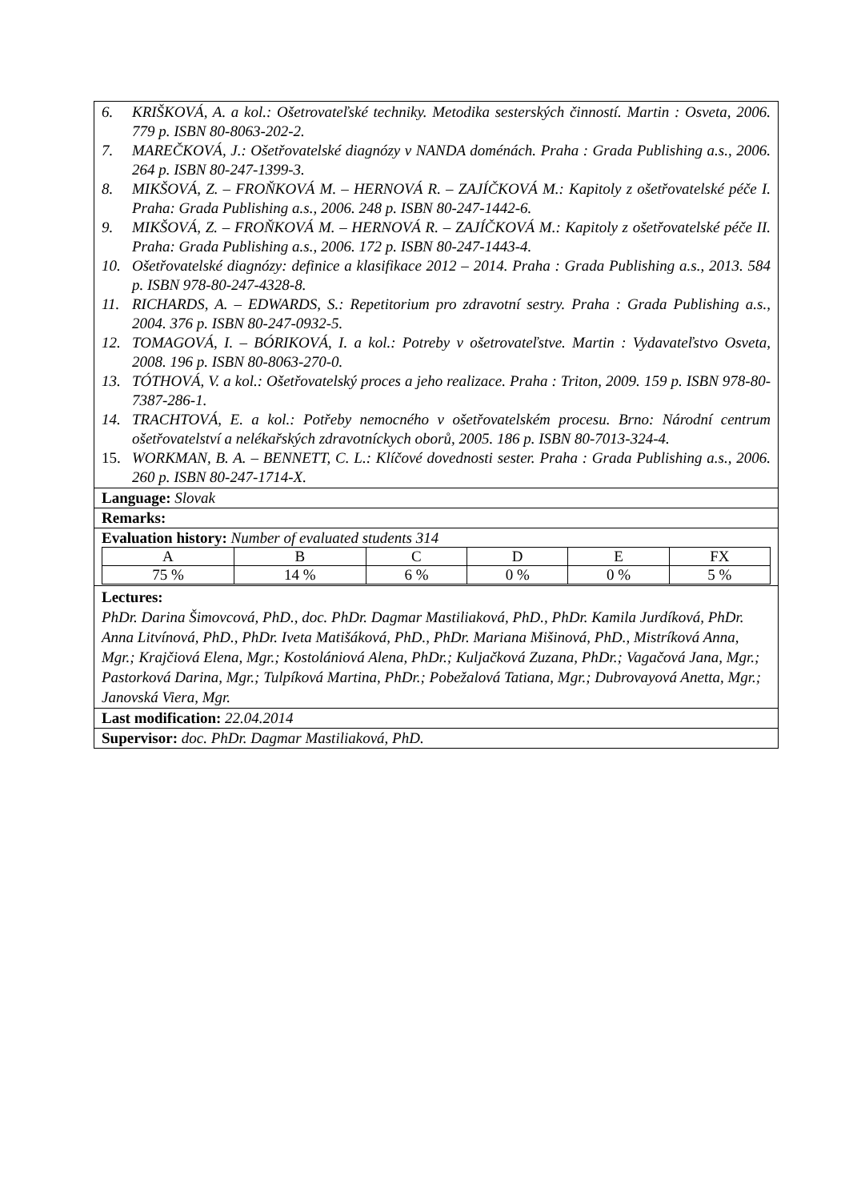6. KRIŠKOVÁ, A. a kol.: Ošetrovateľské techniky. Metodika sesterských činností. Martin : Osveta, 2006. 779 p. ISBN 80-8063-202-2.
7. MAREČKOVÁ, J.: Ošetřovatelské diagnózy v NANDA doménách. Praha : Grada Publishing a.s., 2006. 264 p. ISBN 80-247-1399-3.
8. MIKŠOVÁ, Z. – FROŇKOVÁ M. – HERNOVÁ R. – ZAJÍČKOVÁ M.: Kapitoly z ošetřovatelské péče I. Praha: Grada Publishing a.s., 2006. 248 p. ISBN 80-247-1442-6.
9. MIKŠOVÁ, Z. – FROŇKOVÁ M. – HERNOVÁ R. – ZAJÍČKOVÁ M.: Kapitoly z ošetřovatelské péče II. Praha: Grada Publishing a.s., 2006. 172 p. ISBN 80-247-1443-4.
10. Ošetřovatelské diagnózy: definice a klasifikace 2012 – 2014. Praha : Grada Publishing a.s., 2013. 584 p. ISBN 978-80-247-4328-8.
11. RICHARDS, A. – EDWARDS, S.: Repetitorium pro zdravotní sestry. Praha : Grada Publishing a.s., 2004. 376 p. ISBN 80-247-0932-5.
12. TOMAGOVÁ, I. – BÓRIKOVÁ, I. a kol.: Potreby v ošetrovateľstve. Martin : Vydavateľstvo Osveta, 2008. 196 p. ISBN 80-8063-270-0.
13. TÓTHOVÁ, V. a kol.: Ošetřovatelský proces a jeho realizace. Praha : Triton, 2009. 159 p. ISBN 978-80-7387-286-1.
14. TRACHTOVÁ, E. a kol.: Potřeby nemocného v ošetřovatelském procesu. Brno: Národní centrum ošetřovatelství a nelékařských zdravotníckych oborů, 2005. 186 p. ISBN 80-7013-324-4.
15. WORKMAN, B. A. – BENNETT, C. L.: Klíčové dovednosti sester. Praha : Grada Publishing a.s., 2006. 260 p. ISBN 80-247-1714-X.
Language: Slovak
Remarks:
Evaluation history: Number of evaluated students 314
| A | B | C | D | E | FX |
| 75 % | 14 % | 6 % | 0 % | 0 % | 5 % |
Lectures:
PhDr. Darina Šimovcová, PhD., doc. PhDr. Dagmar Mastiliaková, PhD., PhDr. Kamila Jurdíková, PhDr. Anna Litvínová, PhD., PhDr. Iveta Matišáková, PhD., PhDr. Mariana Mišinová, PhD., Mistríková Anna, Mgr.; Krajčiová Elena, Mgr.; Kostolániová Alena, PhDr.; Kuljačková Zuzana, PhDr.; Vagačová Jana, Mgr.; Pastorková Darina, Mgr.; Tulpíková Martina, PhDr.; Pobežalová Tatiana, Mgr.; Dubrovayová Anetta, Mgr.; Janovská Viera, Mgr.
Last modification: 22.04.2014
Supervisor: doc. PhDr. Dagmar Mastiliaková, PhD.